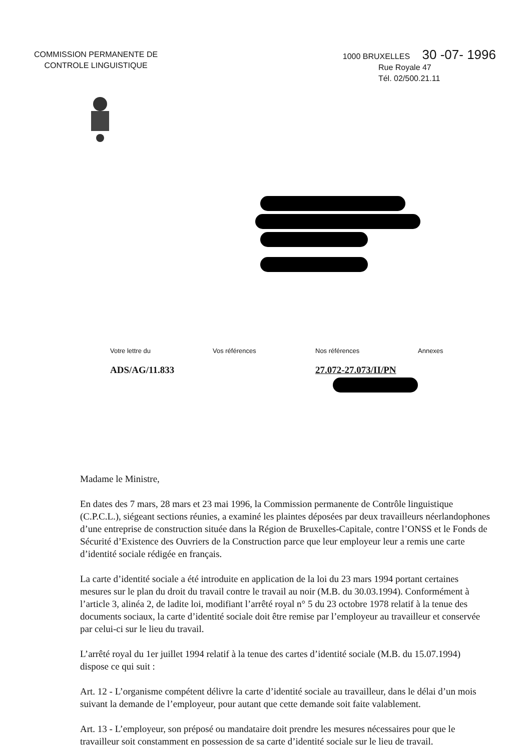COMMISSION PERMANENTE DE
CONTROLE LINGUISTIQUE
1000 BRUXELLES 30 -07- 1996
Rue Royale 47
Tél. 02/500.21.11
Votre lettre du Vos références Nos références Annexes
ADS/AG/11.833 27.072-27.073/II/PN
Madame le Ministre,
En dates des 7 mars, 28 mars et 23 mai 1996, la Commission permanente de Contrôle linguistique (C.P.C.L.), siégeant sections réunies, a examiné les plaintes déposées par deux travailleurs néerlandophones d’une entreprise de construction située dans la Région de Bruxelles-Capitale, contre l’ONSS et le Fonds de Sécurité d’Existence des Ouvriers de la Construction parce que leur employeur leur a remis une carte d’identité sociale rédigée en français.
La carte d’identité sociale a été introduite en application de la loi du 23 mars 1994 portant certaines mesures sur le plan du droit du travail contre le travail au noir (M.B. du 30.03.1994). Conformément à l’article 3, alinéa 2, de ladite loi, modifiant l’arrêté royal n° 5 du 23 octobre 1978 relatif à la tenue des documents sociaux, la carte d’identité sociale doit être remise par l’employeur au travailleur et conservée par celui-ci sur le lieu du travail.
L’arrêté royal du 1er juillet 1994 relatif à la tenue des cartes d’identité sociale (M.B. du 15.07.1994) dispose ce qui suit :
Art. 12 - L’organisme compétent délivre la carte d’identité sociale au travailleur, dans le délai d’un mois suivant la demande de l’employeur, pour autant que cette demande soit faite valablement.
Art. 13 - L’employeur, son préposé ou mandataire doit prendre les mesures nécessaires pour que le travailleur soit constamment en possession de sa carte d’identité sociale sur le lieu de travail.